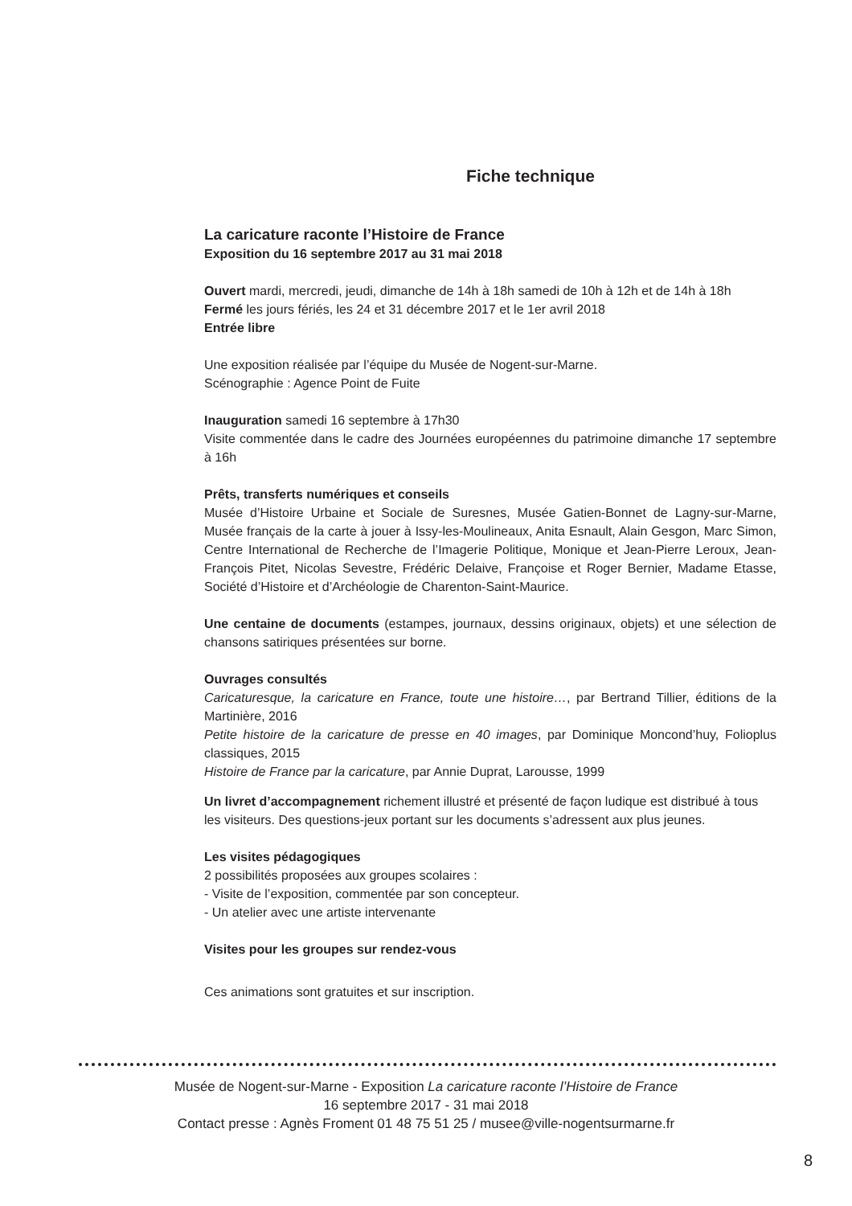Fiche technique
La caricature raconte l’Histoire de France
Exposition du 16 septembre 2017 au 31 mai 2018
Ouvert mardi, mercredi, jeudi, dimanche de 14h à 18h samedi de 10h à 12h et de 14h à 18h
Fermé les jours fériés, les 24 et 31 décembre 2017 et le 1er avril 2018
Entrée libre
Une exposition réalisée par l’équipe du Musée de Nogent-sur-Marne.
Scénographie : Agence Point de Fuite
Inauguration samedi 16 septembre à 17h30
Visite commentée dans le cadre des Journées européennes du patrimoine dimanche 17 septembre à 16h
Prêts, transferts numériques et conseils
Musée d’Histoire Urbaine et Sociale de Suresnes, Musée Gatien-Bonnet de Lagny-sur-Marne, Musée français de la carte à jouer à Issy-les-Moulineaux, Anita Esnault, Alain Gesgon, Marc Simon, Centre International de Recherche de l’Imagerie Politique, Monique et Jean-Pierre Leroux, Jean-François Pitet, Nicolas Sevestre, Frédéric Delaive, Françoise et Roger Bernier, Madame Etasse, Société d’Histoire et d’Archéologie de Charenton-Saint-Maurice.
Une centaine de documents (estampes, journaux, dessins originaux, objets) et une sélection de chansons satiriques présentées sur borne.
Ouvrages consultés
Caricaturesque, la caricature en France, toute une histoire…, par Bertrand Tillier, éditions de la Martinière, 2016
Petite histoire de la caricature de presse en 40 images, par Dominique Moncond’huy, Folioplus classiques, 2015
Histoire de France par la caricature, par Annie Duprat, Larousse, 1999
Un livret d’accompagnement richement illustré et présenté de façon ludique est distribué à tous les visiteurs. Des questions-jeux portant sur les documents s’adressent aux plus jeunes.
Les visites pédagogiques
2 possibilités proposées aux groupes scolaires :
- Visite de l’exposition, commentée par son concepteur.
- Un atelier avec une artiste intervenante
Visites pour les groupes sur rendez-vous
Ces animations sont gratuites et sur inscription.
Musée de Nogent-sur-Marne - Exposition La caricature raconte l’Histoire de France
16 septembre 2017 - 31 mai 2018
Contact presse : Agnès Froment 01 48 75 51 25 / musee@ville-nogentsurmarne.fr
8